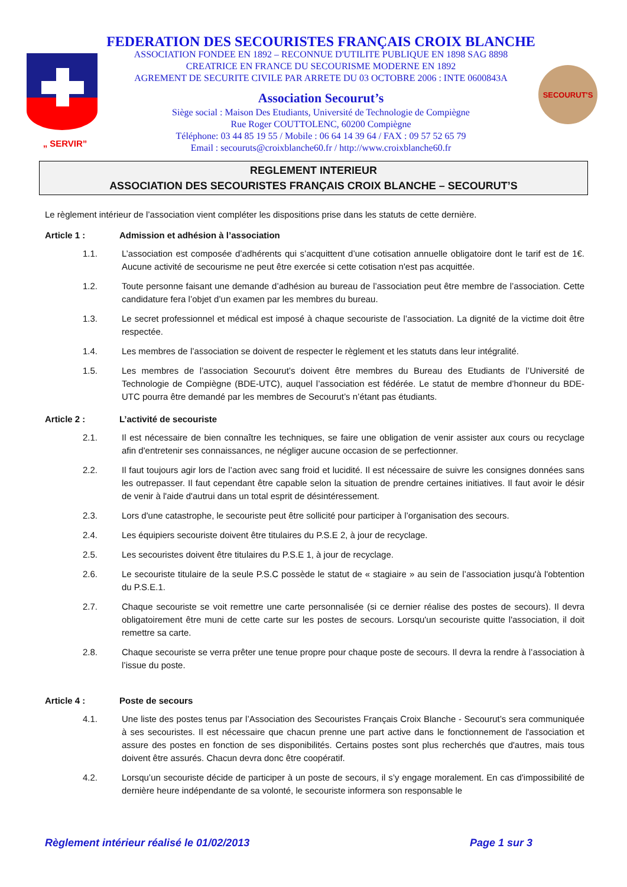„ SERVIR”
FEDERATION DES SECOURISTES FRANÇAIS CROIX BLANCHE
ASSOCIATION FONDEE EN 1892 – RECONNUE D'UTILITE PUBLIQUE EN 1898 SAG 8898
CREATRICE EN FRANCE DU SECOURISME MODERNE EN 1892
AGREMENT DE SECURITE CIVILE PAR ARRETE DU 03 OCTOBRE 2006 : INTE 0600843A
Association Secourut’s
Siège social : Maison Des Etudiants, Université de Technologie de Compiègne
Rue Roger COUTTOLENC, 60200 Compiègne
Téléphone: 03 44 85 19 55 / Mobile : 06 64 14 39 64 / FAX : 09 57 52 65 79
Email : secouruts@croixblanche60.fr / http://www.croixblanche60.fr
SECOURUT'S
REGLEMENT INTERIEUR
ASSOCIATION DES SECOURISTES FRANÇAIS CROIX BLANCHE – SECOURUT’S
Le règlement intérieur de l’association vient compléter les dispositions prise dans les statuts de cette dernière.
Article 1 : Admission et adhésion à l’association
1.1. L’association est composée d’adhérents qui s’acquittent d’une cotisation annuelle obligatoire dont le tarif est de 1€. Aucune activité de secourisme ne peut être exercée si cette cotisation n'est pas acquittée.
1.2. Toute personne faisant une demande d’adhésion au bureau de l’association peut être membre de l’association. Cette candidature fera l’objet d’un examen par les membres du bureau.
1.3. Le secret professionnel et médical est imposé à chaque secouriste de l’association. La dignité de la victime doit être respectée.
1.4. Les membres de l’association se doivent de respecter le règlement et les statuts dans leur intégralité.
1.5. Les membres de l’association Secourut’s doivent être membres du Bureau des Etudiants de l’Université de Technologie de Compiègne (BDE-UTC), auquel l’association est fédérée. Le statut de membre d’honneur du BDE-UTC pourra être demandé par les membres de Secourut’s n’étant pas étudiants.
Article 2 : L’activité de secouriste
2.1. Il est nécessaire de bien connaître les techniques, se faire une obligation de venir assister aux cours ou recyclage afin d'entretenir ses connaissances, ne négliger aucune occasion de se perfectionner.
2.2. Il faut toujours agir lors de l’action avec sang froid et lucidité. Il est nécessaire de suivre les consignes données sans les outrepasser. Il faut cependant être capable selon la situation de prendre certaines initiatives. Il faut avoir le désir de venir à l'aide d'autrui dans un total esprit de désintéressement.
2.3. Lors d'une catastrophe, le secouriste peut être sollicité pour participer à l’organisation des secours.
2.4. Les équipiers secouriste doivent être titulaires du P.S.E 2, à jour de recyclage.
2.5. Les secouristes doivent être titulaires du P.S.E 1, à jour de recyclage.
2.6. Le secouriste titulaire de la seule P.S.C possède le statut de « stagiaire » au sein de l’association jusqu'à l'obtention du P.S.E.1.
2.7. Chaque secouriste se voit remettre une carte personnalisée (si ce dernier réalise des postes de secours). Il devra obligatoirement être muni de cette carte sur les postes de secours. Lorsqu'un secouriste quitte l'association, il doit remettre sa carte.
2.8. Chaque secouriste se verra prêter une tenue propre pour chaque poste de secours. Il devra la rendre à l’association à l’issue du poste.
Article 4 : Poste de secours
4.1. Une liste des postes tenus par l’Association des Secouristes Français Croix Blanche - Secourut’s sera communiquée à ses secouristes. Il est nécessaire que chacun prenne une part active dans le fonctionnement de l'association et assure des postes en fonction de ses disponibilités. Certains postes sont plus recherchés que d'autres, mais tous doivent être assurés. Chacun devra donc être coopératif.
4.2. Lorsqu’un secouriste décide de participer à un poste de secours, il s’y engage moralement. En cas d'impossibilité de dernière heure indépendante de sa volonté, le secouriste informera son responsable le
Règlement intérieur réalisé le 01/02/2013 Page 1 sur 3